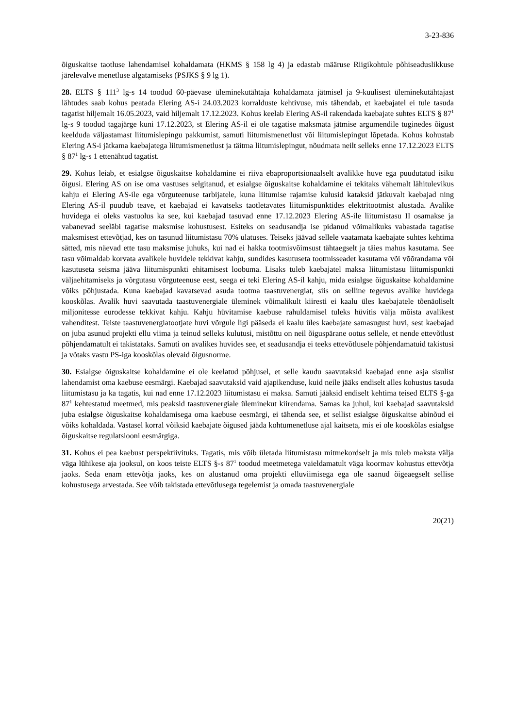3-23-836
õiguskaitse taotluse lahendamisel kohaldamata (HKMS § 158 lg 4) ja edastab määruse Riigikohtule põhiseaduslikkuse järelevalve menetluse algatamiseks (PSJKS § 9 lg 1).
28. ELTS § 111<sup>3</sup> lg-s 14 toodud 60-päevase üleminekutähtaja kohaldamata jätmisel ja 9-kuulisest üleminekutähtajast lähtudes saab kohus peatada Elering AS-i 24.03.2023 korralduste kehtivuse, mis tähendab, et kaebajatel ei tule tasuda tagatist hiljemalt 16.05.2023, vaid hiljemalt 17.12.2023. Kohus keelab Elering AS-il rakendada kaebajate suhtes ELTS § 87<sup>1</sup> lg-s 9 toodud tagajärge kuni 17.12.2023, st Elering AS-il ei ole tagatise maksmata jätmise argumendile tuginedes õigust keelduda väljastamast liitumislepingu pakkumist, samuti liitumismenetlust või liitumislepingut lõpetada. Kohus kohustab Elering AS-i jätkama kaebajatega liitumismenetlust ja täitma liitumislepingut, nõudmata neilt selleks enne 17.12.2023 ELTS § 87<sup>1</sup> lg-s 1 ettenähtud tagatist.
29. Kohus leiab, et esialgse õiguskaitse kohaldamine ei riiva ebaproportsionaalselt avalikke huve ega puudutatud isiku õigusi. Elering AS on ise oma vastuses selgitanud, et esialgse õiguskaitse kohaldamine ei tekitaks vähemalt lähitulevikus kahju ei Elering AS-ile ega võrguteenuse tarbijatele, kuna liitumise rajamise kulusid kataksid jätkuvalt kaebajad ning Elering AS-il puudub teave, et kaebajad ei kavatseks taotletavates liitumispunktides elektritootmist alustada. Avalike huvidega ei oleks vastuolus ka see, kui kaebajad tasuvad enne 17.12.2023 Elering AS-ile liitumistasu II osamakse ja vabanevad seeläbi tagatise maksmise kohustusest. Esiteks on seadusandja ise pidanud võimalikuks vabastada tagatise maksmisest ettevõtjad, kes on tasunud liitumistasu 70% ulatuses. Teiseks jäävad sellele vaatamata kaebajate suhtes kehtima sätted, mis näevad ette tasu maksmise juhuks, kui nad ei hakka tootmisvõimsust tähtaegselt ja täies mahus kasutama. See tasu võimaldab korvata avalikele huvidele tekkivat kahju, sundides kasutuseta tootmisseadet kasutama või võõrandama või kasutuseta seisma jääva liitumispunkti ehitamisest loobuma. Lisaks tuleb kaebajatel maksa liitumistasu liitumispunkti väljaehitamiseks ja võrgutasu võrguteenuse eest, seega ei teki Elering AS-il kahju, mida esialgse õiguskaitse kohaldamine võiks põhjustada. Kuna kaebajad kavatsevad asuda tootma taastuvenergiat, siis on selline tegevus avalike huvidega kooskõlas. Avalik huvi saavutada taastuvenergiale üleminek võimalikult kiiresti ei kaalu üles kaebajatele tõenäoliselt miljonitesse eurodesse tekkivat kahju. Kahju hüvitamise kaebuse rahuldamisel tuleks hüvitis välja mõista avalikest vahenditest. Teiste taastuvenergiatootjate huvi võrgule ligi pääseda ei kaalu üles kaebajate samasugust huvi, sest kaebajad on juba asunud projekti ellu viima ja teinud selleks kulutusi, mistõttu on neil õiguspärane ootus sellele, et nende ettevõtlust põhjendamatult ei takistataks. Samuti on avalikes huvides see, et seadusandja ei teeks ettevõtlusele põhjendamatuid takistusi ja võtaks vastu PS-iga kooskõlas olevaid õigusnorme.
30. Esialgse õiguskaitse kohaldamine ei ole keelatud põhjusel, et selle kaudu saavutaksid kaebajad enne asja sisulist lahendamist oma kaebuse eesmärgi. Kaebajad saavutaksid vaid ajapikenduse, kuid neile jääks endiselt alles kohustus tasuda liitumistasu ja ka tagatis, kui nad enne 17.12.2023 liitumistasu ei maksa. Samuti jääksid endiselt kehtima teised ELTS §-ga 87<sup>1</sup> kehtestatud meetmed, mis peaksid taastuvenergiale üleminekut kiirendama. Samas ka juhul, kui kaebajad saavutaksid juba esialgse õiguskaitse kohaldamisega oma kaebuse eesmärgi, ei tähenda see, et sellist esialgse õiguskaitse abinõud ei võiks kohaldada. Vastasel korral võiksid kaebajate õigused jääda kohtumenetluse ajal kaitseta, mis ei ole kooskõlas esialgse õiguskaitse regulatsiooni eesmärgiga.
31. Kohus ei pea kaebust perspektiivituks. Tagatis, mis võib ületada liitumistasu mitmekordselt ja mis tuleb maksta välja väga lühikese aja jooksul, on koos teiste ELTS §-s 87<sup>1</sup> toodud meetmetega vaieldamatult väga koormav kohustus ettevõtja jaoks. Seda enam ettevõtja jaoks, kes on alustanud oma projekti elluviimisega ega ole saanud õigeaegselt sellise kohustusega arvestada. See võib takistada ettevõtlusega tegelemist ja omada taastuvenergiale
20(21)